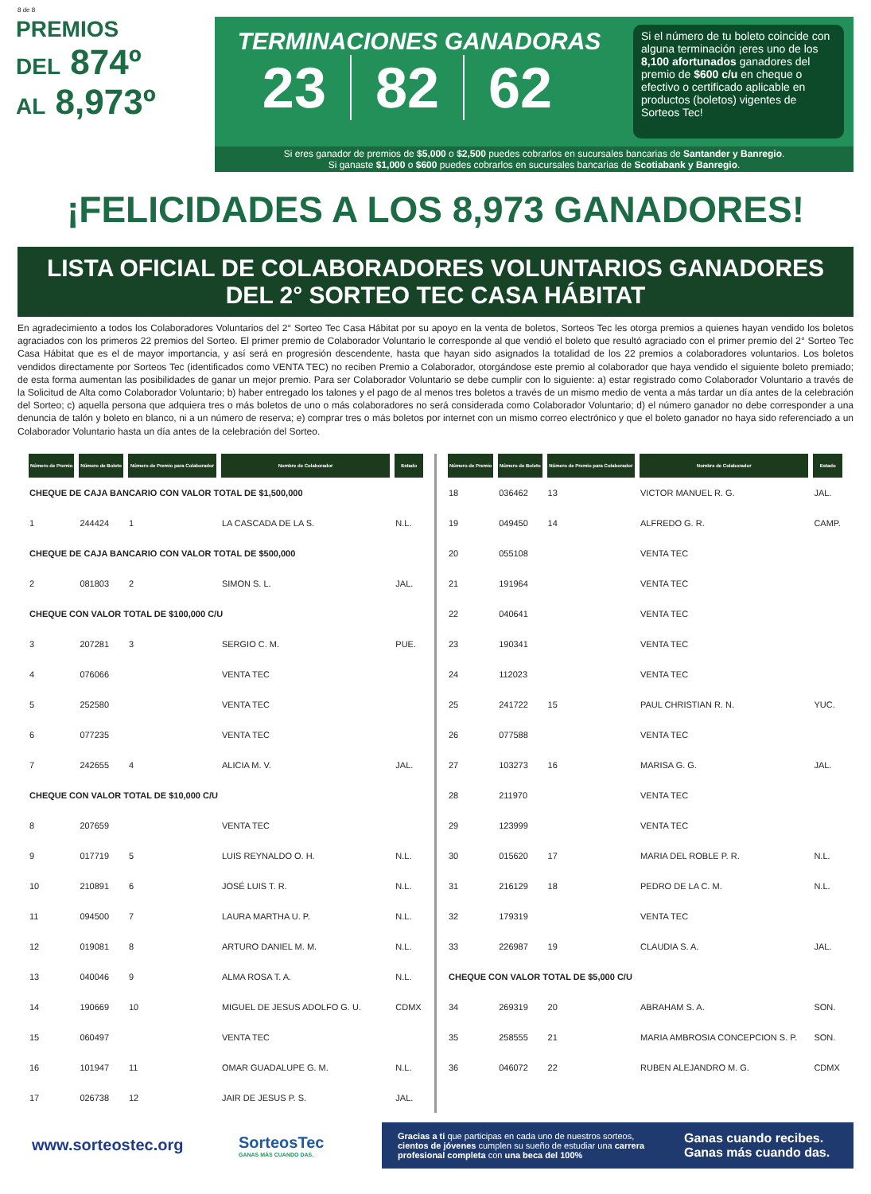8 de 8
PREMIOS
DEL 874º
AL 8,973º
TERMINACIONES GANADORAS
23 82 62
Si el número de tu boleto coincide con alguna terminación ¡eres uno de los 8,100 afortunados ganadores del premio de $600 c/u en cheque o efectivo o certificado aplicable en productos (boletos) vigentes de Sorteos Tec!
Si eres ganador de premios de $5,000 o $2,500 puedes cobrarlos en sucursales bancarias de Santander y Banregio.
Si ganaste $1,000 o $600 puedes cobrarlos en sucursales bancarias de Scotiabank y Banregio.
¡FELICIDADES A LOS 8,973 GANADORES!
LISTA OFICIAL DE COLABORADORES VOLUNTARIOS GANADORES
DEL 2° SORTEO TEC CASA HÁBITAT
En agradecimiento a todos los Colaboradores Voluntarios del 2° Sorteo Tec Casa Hábitat por su apoyo en la venta de boletos, Sorteos Tec les otorga premios a quienes hayan vendido los boletos agraciados con los primeros 22 premios del Sorteo. El primer premio de Colaborador Voluntario le corresponde al que vendió el boleto que resultó agraciado con el primer premio del 2° Sorteo Tec Casa Hábitat que es el de mayor importancia, y así será en progresión descendente, hasta que hayan sido asignados la totalidad de los 22 premios a colaboradores voluntarios. Los boletos vendidos directamente por Sorteos Tec (identificados como VENTA TEC) no reciben Premio a Colaborador, otorgándose este premio al colaborador que haya vendido el siguiente boleto premiado; de esta forma aumentan las posibilidades de ganar un mejor premio. Para ser Colaborador Voluntario se debe cumplir con lo siguiente: a) estar registrado como Colaborador Voluntario a través de la Solicitud de Alta como Colaborador Voluntario; b) haber entregado los talones y el pago de al menos tres boletos a través de un mismo medio de venta a más tardar un día antes de la celebración del Sorteo; c) aquella persona que adquiera tres o más boletos de uno o más colaboradores no será considerada como Colaborador Voluntario; d) el número ganador no debe corresponder a una denuncia de talón y boleto en blanco, ni a un número de reserva; e) comprar tres o más boletos por internet con un mismo correo electrónico y que el boleto ganador no haya sido referenciado a un Colaborador Voluntario hasta un día antes de la celebración del Sorteo.
| Número de Premio | Número de Boleto | Número de Premio para Colaborador | Nombre de Colaborador | Estado |
| --- | --- | --- | --- | --- |
| CHEQUE DE CAJA BANCARIO CON VALOR TOTAL DE $1,500,000 | | | | |
| 1 | 244424 | 1 | LA CASCADA DE LA S. | N.L. |
| CHEQUE DE CAJA BANCARIO CON VALOR TOTAL DE $500,000 | | | | |
| 2 | 081803 | 2 | SIMON S. L. | JAL. |
| CHEQUE CON VALOR TOTAL DE $100,000 C/U | | | | |
| 3 | 207281 | 3 | SERGIO C. M. | PUE. |
| 4 | 076066 | | VENTA TEC | |
| 5 | 252580 | | VENTA TEC | |
| 6 | 077235 | | VENTA TEC | |
| 7 | 242655 | 4 | ALICIA M. V. | JAL. |
| CHEQUE CON VALOR TOTAL DE $10,000 C/U | | | | |
| 8 | 207659 | | VENTA TEC | |
| 9 | 017719 | 5 | LUIS REYNALDO O. H. | N.L. |
| 10 | 210891 | 6 | JOSÉ LUIS T. R. | N.L. |
| 11 | 094500 | 7 | LAURA MARTHA U. P. | N.L. |
| 12 | 019081 | 8 | ARTURO DANIEL M. M. | N.L. |
| 13 | 040046 | 9 | ALMA ROSA T. A. | N.L. |
| 14 | 190669 | 10 | MIGUEL DE JESUS ADOLFO G. U. | CDMX |
| 15 | 060497 | | VENTA TEC | |
| 16 | 101947 | 11 | OMAR GUADALUPE G. M. | N.L. |
| 17 | 026738 | 12 | JAIR DE JESUS P. S. | JAL. |
| Número de Premio | Número de Boleto | Número de Premio para Colaborador | Nombre de Colaborador | Estado |
| --- | --- | --- | --- | --- |
| 18 | 036462 | 13 | VICTOR MANUEL R. G. | JAL. |
| 19 | 049450 | 14 | ALFREDO G. R. | CAMP. |
| 20 | 055108 | | VENTA TEC | |
| 21 | 191964 | | VENTA TEC | |
| 22 | 040641 | | VENTA TEC | |
| 23 | 190341 | | VENTA TEC | |
| 24 | 112023 | | VENTA TEC | |
| 25 | 241722 | 15 | PAUL CHRISTIAN R. N. | YUC. |
| 26 | 077588 | | VENTA TEC | |
| 27 | 103273 | 16 | MARISA G. G. | JAL. |
| 28 | 211970 | | VENTA TEC | |
| 29 | 123999 | | VENTA TEC | |
| 30 | 015620 | 17 | MARIA DEL ROBLE P. R. | N.L. |
| 31 | 216129 | 18 | PEDRO DE LA C. M. | N.L. |
| 32 | 179319 | | VENTA TEC | |
| 33 | 226987 | 19 | CLAUDIA S. A. | JAL. |
| CHEQUE CON VALOR TOTAL DE $5,000 C/U | | | | |
| 34 | 269319 | 20 | ABRAHAM S. A. | SON. |
| 35 | 258555 | 21 | MARIA AMBROSIA CONCEPCION S. P. | SON. |
| 36 | 046072 | 22 | RUBEN ALEJANDRO M. G. | CDMX |
www.sorteostec.org
SorteosTec
GANAS MÁS CUANDO DAS.
Gracias a ti que participas en cada uno de nuestros sorteos, cientos de jóvenes cumplen su sueño de estudiar una carrera profesional completa con una beca del 100%
Ganas cuando recibes.
Ganas más cuando das.